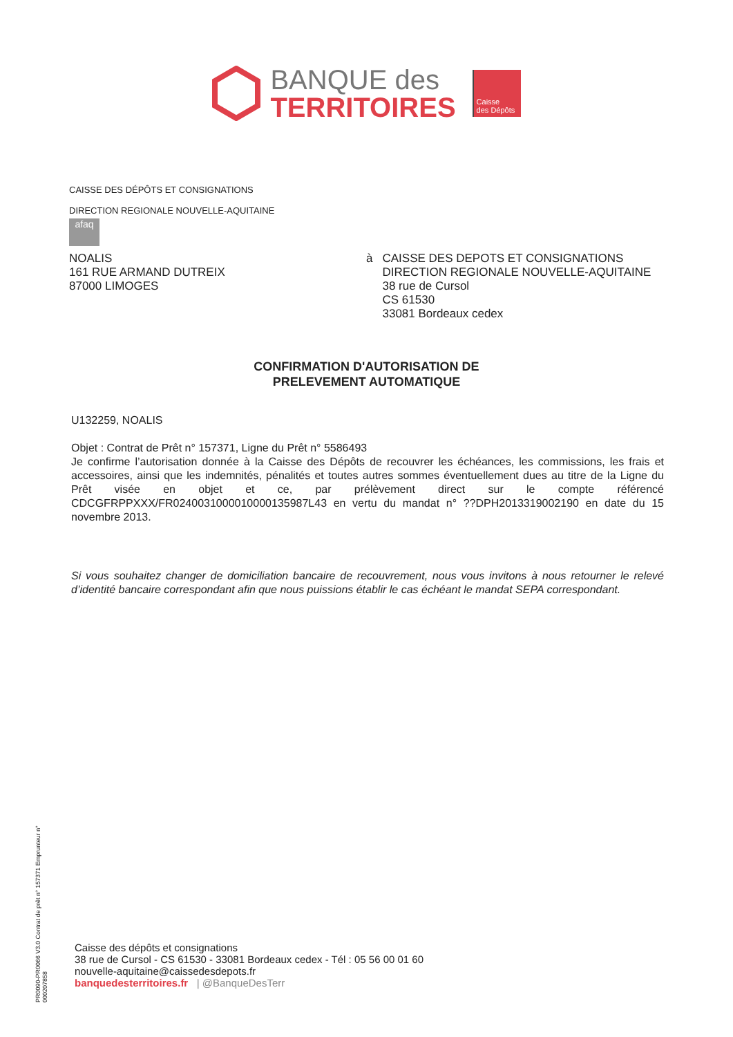BANQUE des
TERRITOIRES
Caisse
des Dépôts
CAISSE DES DÉPÔTS ET CONSIGNATIONS
DIRECTION REGIONALE NOUVELLE-AQUITAINE
afaq
NOALIS
161 RUE ARMAND DUTREIX
87000 LIMOGES
à CAISSE DES DEPOTS ET CONSIGNATIONS
DIRECTION REGIONALE NOUVELLE-AQUITAINE
38 rue de Cursol
CS 61530
33081 Bordeaux cedex
CONFIRMATION D'AUTORISATION DE
PRELEVEMENT AUTOMATIQUE
U132259, NOALIS
Objet : Contrat de Prêt n° 157371, Ligne du Prêt n° 5586493
Je confirme l’autorisation donnée à la Caisse des Dépôts de recouvrer les échéances, les commissions, les frais et accessoires, ainsi que les indemnités, pénalités et toutes autres sommes éventuellement dues au titre de la Ligne du Prêt visée en objet et ce, par prélèvement direct sur le compte référencé CDCGFRPPXXX/FR0240031000010000135987L43 en vertu du mandat n° ??DPH2013319002190 en date du 15 novembre 2013.
Si vous souhaitez changer de domiciliation bancaire de recouvrement, nous vous invitons à nous retourner le relevé d’identité bancaire correspondant afin que nous puissions établir le cas échéant le mandat SEPA correspondant.
PR0090-PR0066 V3.0 Contrat de prêt n° 157371 Emprunteur n° 000207858
Caisse des dépôts et consignations
38 rue de Cursol - CS 61530 - 33081 Bordeaux cedex - Tél : 05 56 00 01 60
nouvelle-aquitaine@caissedesdepots.fr
banquedesterritoires.fr | @BanqueDesTerr